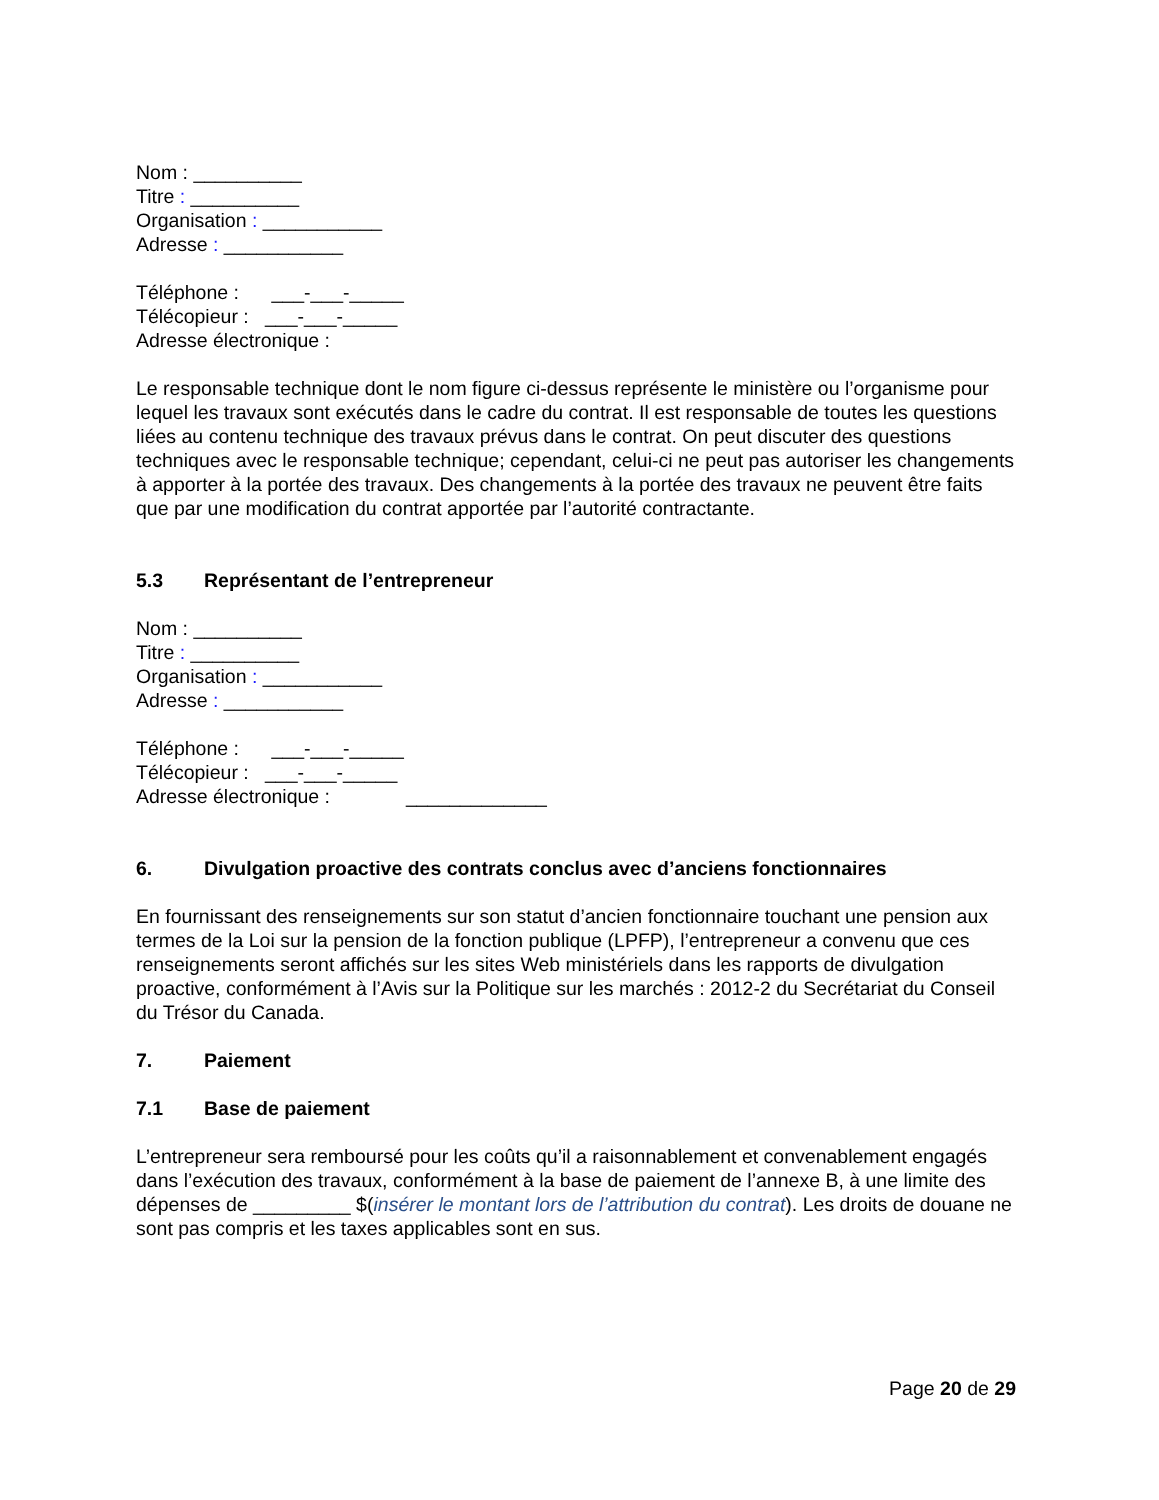Nom : __________
Titre : __________
Organisation : ___________
Adresse : ___________
Téléphone : ___-___-_____
Télécopieur : ___-___-_____
Adresse électronique :
Le responsable technique dont le nom figure ci-dessus représente le ministère ou l’organisme pour lequel les travaux sont exécutés dans le cadre du contrat. Il est responsable de toutes les questions liées au contenu technique des travaux prévus dans le contrat. On peut discuter des questions techniques avec le responsable technique; cependant, celui-ci ne peut pas autoriser les changements à apporter à la portée des travaux. Des changements à la portée des travaux ne peuvent être faits que par une modification du contrat apportée par l’autorité contractante.
5.3 Représentant de l’entrepreneur
Nom : __________
Titre : __________
Organisation : ___________
Adresse : ___________
Téléphone : ___-___-_____
Télécopieur : ___-___-_____
Adresse électronique : _____________
6. Divulgation proactive des contrats conclus avec d’anciens fonctionnaires
En fournissant des renseignements sur son statut d’ancien fonctionnaire touchant une pension aux termes de la Loi sur la pension de la fonction publique (LPFP), l’entrepreneur a convenu que ces renseignements seront affichés sur les sites Web ministériels dans les rapports de divulgation proactive, conformément à l’Avis sur la Politique sur les marchés : 2012-2 du Secrétariat du Conseil du Trésor du Canada.
7. Paiement
7.1 Base de paiement
L’entrepreneur sera remboursé pour les coûts qu’il a raisonnablement et convenablement engagés dans l’exécution des travaux, conformément à la base de paiement de l’annexe B, à une limite des dépenses de _________ $(insérer le montant lors de l’attribution du contrat). Les droits de douane ne sont pas compris et les taxes applicables sont en sus.
Page 20 de 29